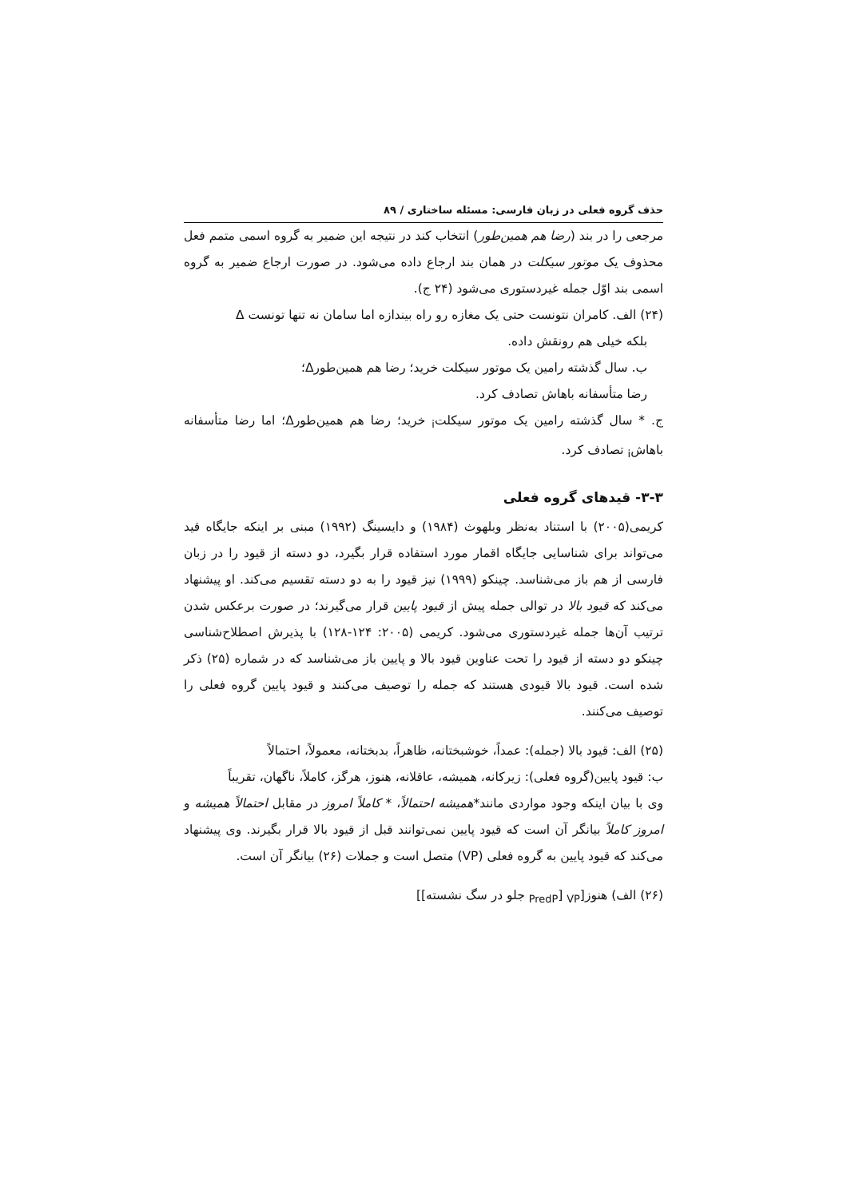حذف گروه فعلی در زبان فارسی: مسئله ساختاری / ۸۹
مرجعی را در بند (رضا هم همین‌طور) انتخاب کند در نتیجه این ضمیر به گروه اسمی متمم فعل محذوف یک موتور سیکلت در همان بند ارجاع داده می‌شود. در صورت ارجاع ضمیر به گروه اسمی بند اوّل جمله غیردستوری می‌شود (۲۴ ج).
(۲۴) الف. کامران نتونست حتی یک مغازه رو راه بیندازه اما سامان نه تنها تونست Δ
بلکه خیلی هم رونقش داده.
ب. سال گذشته رامین یک موتور سیکلت خرید؛ رضا هم همین‌طورΔ؛
رضا متأسفانه باهاش تصادف کرد.
ج. * سال گذشته رامین یک موتور سیکلت<sub>i</sub> خرید؛ رضا هم همین‌طورΔ؛ اما رضا متأسفانه باهاش<sub>i</sub> تصادف کرد.
۳-۳- قیدهای گروه فعلی
کریمی(۲۰۰۵) با استناد به‌نظر وبلهوث (۱۹۸۴) و دایسینگ (۱۹۹۲) مبنی بر اینکه جایگاه قید می‌تواند برای شناسایی جایگاه اقمار مورد استفاده قرار بگیرد، دو دسته از قیود را در زبان فارسی از هم باز می‌شناسد. چینکو (۱۹۹۹) نیز قیود را به دو دسته تقسیم می‌کند. او پیشنهاد می‌کند که قیود بالا در توالی جمله پیش از قیود پایین قرار می‌گیرند؛ در صورت برعکس شدن ترتیب آن‌ها جمله غیردستوری می‌شود. کریمی (۲۰۰۵: ۱۲۴-۱۲۸) با پذیرش اصطلاح‌شناسی چینکو دو دسته از قیود را تحت عناوین قیود بالا و پایین باز می‌شناسد که در شماره (۲۵) ذکر شده است. قیود بالا قیودی هستند که جمله را توصیف می‌کنند و قیود پایین گروه فعلی را توصیف می‌کنند.
(۲۵) الف: قیود بالا (جمله): عمداً، خوشبختانه، ظاهراً، بدبختانه، معمولاً، احتمالاً
ب: قیود پایین(گروه فعلی): زیرکانه، همیشه، عاقلانه، هنوز، هرگز، کاملاً، ناگهان، تقریباً
وی با بیان اینکه وجود مواردی مانند*همیشه احتمالاً، * کاملاً امروز در مقابل احتمالاً همیشه و امروز کاملاً بیانگر آن است که قیود پایین نمی‌توانند قبل از قیود بالا قرار بگیرند. وی پیشنهاد می‌کند که قیود پایین به گروه فعلی (VP) متصل است و جملات (۲۶) بیانگر آن است.
(۲۶) الف) هنوز[<sub>VP</sub> [<sub>PredP</sub> جلو در سگ نشسته]]